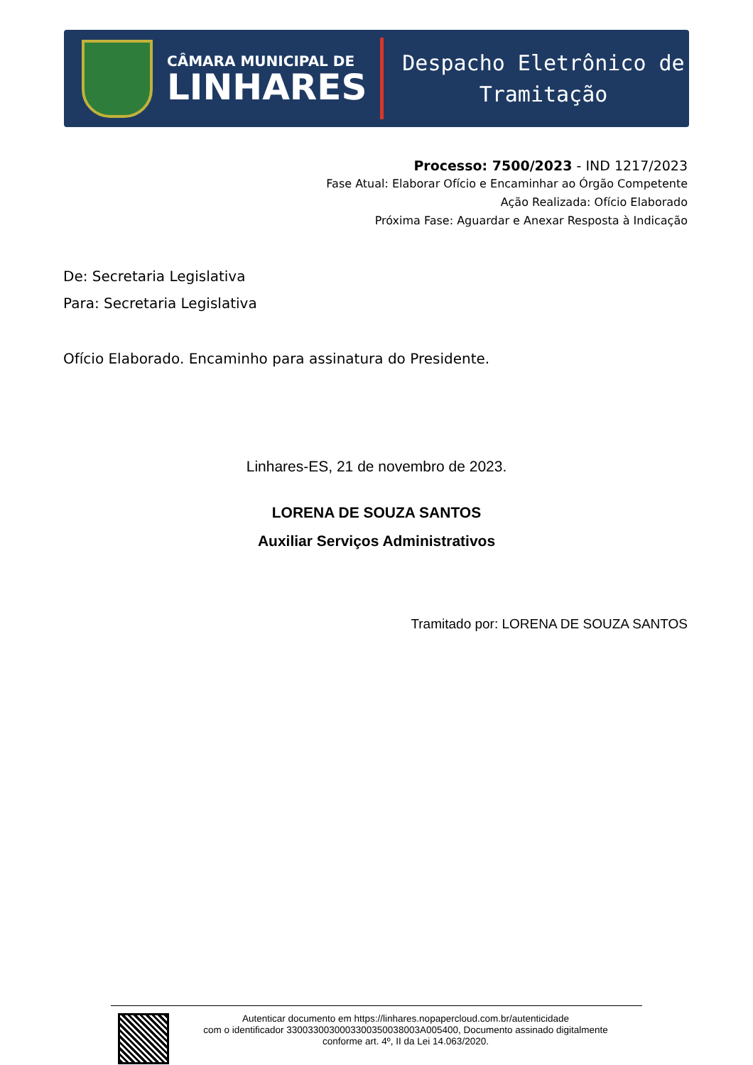CÂMARA MUNICIPAL DE
LINHARES
Despacho Eletrônico de
Tramitação
Processo: 7500/2023 - IND 1217/2023
Fase Atual: Elaborar Ofício e Encaminhar ao Órgão Competente
Ação Realizada: Ofício Elaborado
Próxima Fase: Aguardar e Anexar Resposta à Indicação
De: Secretaria Legislativa
Para: Secretaria Legislativa
Ofício Elaborado. Encaminho para assinatura do Presidente.
Linhares-ES, 21 de novembro de 2023.
LORENA DE SOUZA SANTOS
Auxiliar Serviços Administrativos
Tramitado por: LORENA DE SOUZA SANTOS
Autenticar documento em https://linhares.nopapercloud.com.br/autenticidade
com o identificador 3300330030003300350038003A005400, Documento assinado digitalmente
conforme art. 4º, II da Lei 14.063/2020.